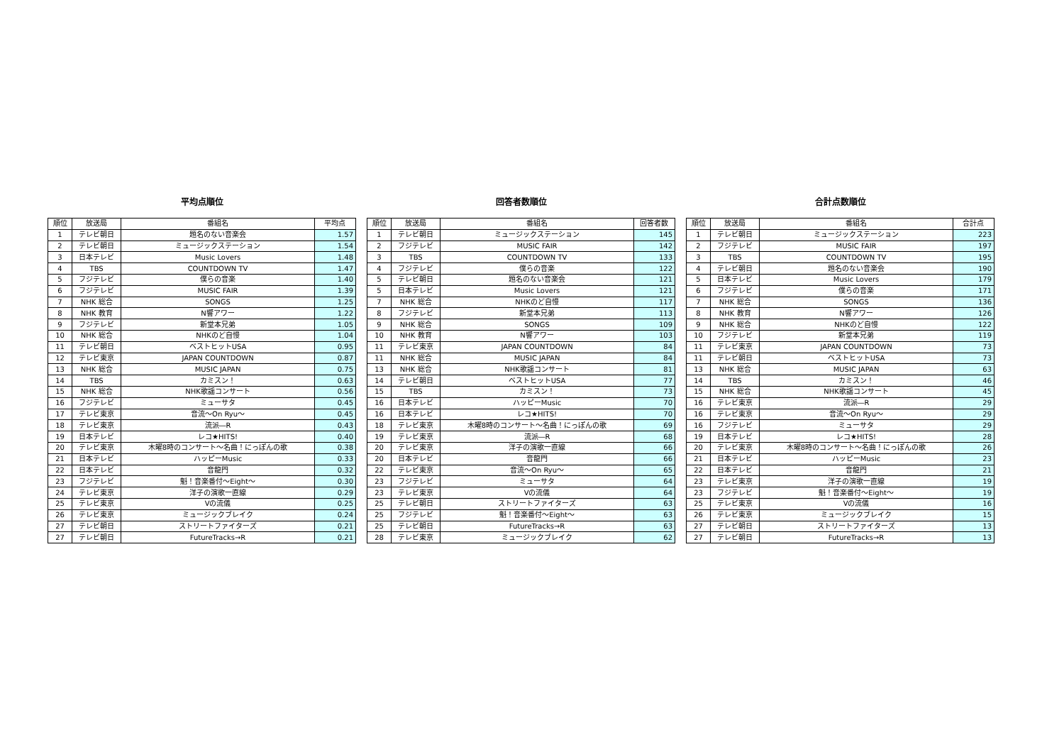平均点順位
| 順位 | 放送局 | 番組名 | 平均点 |
| --- | --- | --- | --- |
| 1 | テレビ朝日 | 題名のない音楽会 | 1.57 |
| 2 | テレビ朝日 | ミュージックステーション | 1.54 |
| 3 | 日本テレビ | Music Lovers | 1.48 |
| 4 | TBS | COUNTDOWN TV | 1.47 |
| 5 | フジテレビ | 僕らの音楽 | 1.40 |
| 6 | フジテレビ | MUSIC FAIR | 1.39 |
| 7 | NHK 総合 | SONGS | 1.25 |
| 8 | NHK 教育 | N響アワー | 1.22 |
| 9 | フジテレビ | 新堂本兄弟 | 1.05 |
| 10 | NHK 総合 | NHKのど自慢 | 1.04 |
| 11 | テレビ朝日 | ベストヒットUSA | 0.95 |
| 12 | テレビ東京 | JAPAN COUNTDOWN | 0.87 |
| 13 | NHK 総合 | MUSIC JAPAN | 0.75 |
| 14 | TBS | カミスン！ | 0.63 |
| 15 | NHK 総合 | NHK歌謡コンサート | 0.56 |
| 16 | フジテレビ | ミューサタ | 0.45 |
| 17 | テレビ東京 | 音流～On Ryu～ | 0.45 |
| 18 | テレビ東京 | 流派―R | 0.43 |
| 19 | 日本テレビ | レコ★HITS! | 0.40 |
| 20 | テレビ東京 | 木曜8時のコンサート～名曲！にっぽんの歌 | 0.38 |
| 21 | 日本テレビ | ハッピーMusic | 0.33 |
| 22 | 日本テレビ | 音龍門 | 0.32 |
| 23 | フジテレビ | 魁！音楽番付～Eight～ | 0.30 |
| 24 | テレビ東京 | 洋子の演歌一直線 | 0.29 |
| 25 | テレビ東京 | Vの流儀 | 0.25 |
| 26 | テレビ東京 | ミュージックブレイク | 0.24 |
| 27 | テレビ朝日 | ストリートファイターズ | 0.21 |
| 27 | テレビ朝日 | FutureTracks→R | 0.21 |
回答者数順位
| 順位 | 放送局 | 番組名 | 回答者数 |
| --- | --- | --- | --- |
| 1 | テレビ朝日 | ミュージックステーション | 145 |
| 2 | フジテレビ | MUSIC FAIR | 142 |
| 3 | TBS | COUNTDOWN TV | 133 |
| 4 | フジテレビ | 僕らの音楽 | 122 |
| 5 | テレビ朝日 | 題名のない音楽会 | 121 |
| 5 | 日本テレビ | Music Lovers | 121 |
| 7 | NHK 総合 | NHKのど自慢 | 117 |
| 8 | フジテレビ | 新堂本兄弟 | 113 |
| 9 | NHK 総合 | SONGS | 109 |
| 10 | NHK 教育 | N響アワー | 103 |
| 11 | テレビ東京 | JAPAN COUNTDOWN | 84 |
| 11 | NHK 総合 | MUSIC JAPAN | 84 |
| 13 | NHK 総合 | NHK歌謡コンサート | 81 |
| 14 | テレビ朝日 | ベストヒットUSA | 77 |
| 15 | TBS | カミスン！ | 73 |
| 16 | 日本テレビ | ハッピーMusic | 70 |
| 16 | 日本テレビ | レコ★HITS! | 70 |
| 18 | テレビ東京 | 木曜8時のコンサート～名曲！にっぽんの歌 | 69 |
| 19 | テレビ東京 | 流派―R | 68 |
| 20 | テレビ東京 | 洋子の演歌一直線 | 66 |
| 20 | 日本テレビ | 音龍門 | 66 |
| 22 | テレビ東京 | 音流～On Ryu～ | 65 |
| 23 | フジテレビ | ミューサタ | 64 |
| 23 | テレビ東京 | Vの流儀 | 64 |
| 25 | テレビ朝日 | ストリートファイターズ | 63 |
| 25 | フジテレビ | 魁！音楽番付～Eight～ | 63 |
| 25 | テレビ朝日 | FutureTracks→R | 63 |
| 28 | テレビ東京 | ミュージックブレイク | 62 |
合計点数順位
| 順位 | 放送局 | 番組名 | 合計点 |
| --- | --- | --- | --- |
| 1 | テレビ朝日 | ミュージックステーション | 223 |
| 2 | フジテレビ | MUSIC FAIR | 197 |
| 3 | TBS | COUNTDOWN TV | 195 |
| 4 | テレビ朝日 | 題名のない音楽会 | 190 |
| 5 | 日本テレビ | Music Lovers | 179 |
| 6 | フジテレビ | 僕らの音楽 | 171 |
| 7 | NHK 総合 | SONGS | 136 |
| 8 | NHK 教育 | N響アワー | 126 |
| 9 | NHK 総合 | NHKのど自慢 | 122 |
| 10 | フジテレビ | 新堂本兄弟 | 119 |
| 11 | テレビ東京 | JAPAN COUNTDOWN | 73 |
| 11 | テレビ朝日 | ベストヒットUSA | 73 |
| 13 | NHK 総合 | MUSIC JAPAN | 63 |
| 14 | TBS | カミスン！ | 46 |
| 15 | NHK 総合 | NHK歌謡コンサート | 45 |
| 16 | テレビ東京 | 流派―R | 29 |
| 16 | テレビ東京 | 音流～On Ryu～ | 29 |
| 16 | フジテレビ | ミューサタ | 29 |
| 19 | 日本テレビ | レコ★HITS! | 28 |
| 20 | テレビ東京 | 木曜8時のコンサート～名曲！にっぽんの歌 | 26 |
| 21 | 日本テレビ | ハッピーMusic | 23 |
| 22 | 日本テレビ | 音龍門 | 21 |
| 23 | テレビ東京 | 洋子の演歌一直線 | 19 |
| 23 | フジテレビ | 魁！音楽番付～Eight～ | 19 |
| 25 | テレビ東京 | Vの流儀 | 16 |
| 26 | テレビ東京 | ミュージックブレイク | 15 |
| 27 | テレビ朝日 | ストリートファイターズ | 13 |
| 27 | テレビ朝日 | FutureTracks→R | 13 |